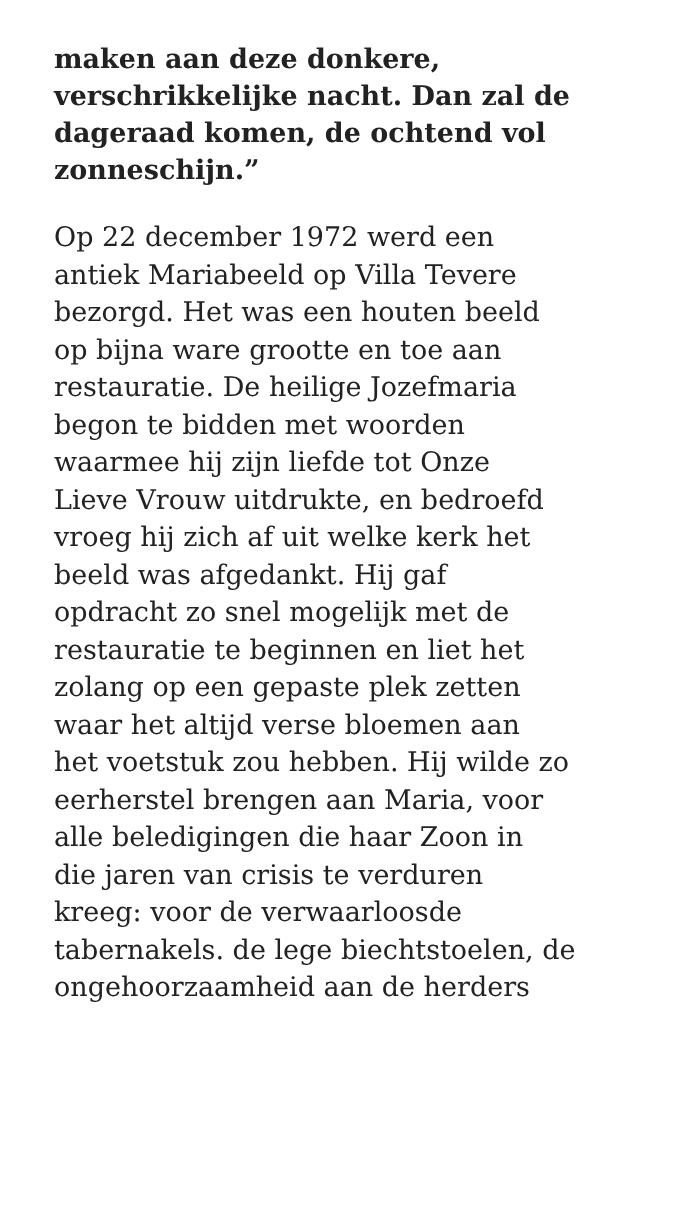maken aan deze donkere,
verschrikkelijke nacht. Dan zal de
dageraad komen, de ochtend vol
zonneschijn.”
Op 22 december 1972 werd een
antiek Mariabeeld op Villa Tevere
bezorgd. Het was een houten beeld
op bijna ware grootte en toe aan
restauratie. De heilige Jozefmaria
begon te bidden met woorden
waarmee hij zijn liefde tot Onze
Lieve Vrouw uitdrukte, en bedroefd
vroeg hij zich af uit welke kerk het
beeld was afgedankt. Hij gaf
opdracht zo snel mogelijk met de
restauratie te beginnen en liet het
zolang op een gepaste plek zetten
waar het altijd verse bloemen aan
het voetstuk zou hebben. Hij wilde zo
eerherstel brengen aan Maria, voor
alle beledigingen die haar Zoon in
die jaren van crisis te verduren
kreeg: voor de verwaarloosde
tabernakels. de lege biechtstoelen, de
ongehoorzaamheid aan de herders